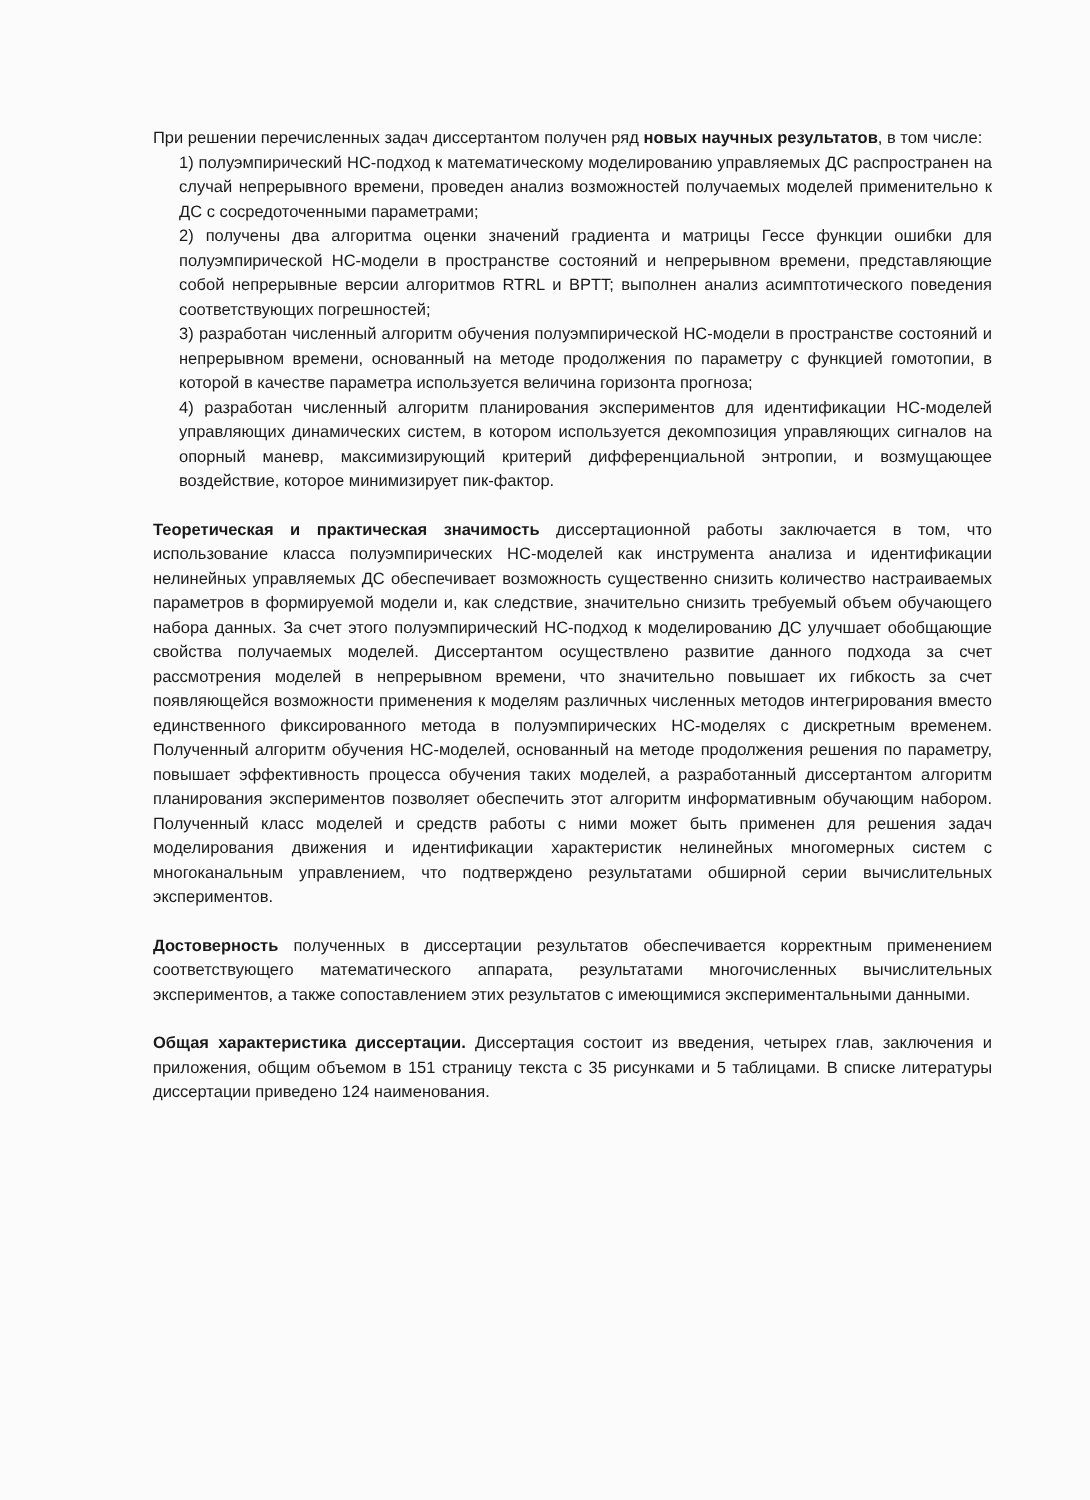При решении перечисленных задач диссертантом получен ряд новых научных результатов, в том числе:
1) полуэмпирический НС-подход к математическому моделированию управляемых ДС распространен на случай непрерывного времени, проведен анализ возможностей получаемых моделей применительно к ДС с сосредоточенными параметрами;
2) получены два алгоритма оценки значений градиента и матрицы Гессе функции ошибки для полуэмпирической НС-модели в пространстве состояний и непрерывном времени, представляющие собой непрерывные версии алгоритмов RTRL и BPTT; выполнен анализ асимптотического поведения соответствующих погрешностей;
3) разработан численный алгоритм обучения полуэмпирической НС-модели в пространстве состояний и непрерывном времени, основанный на методе продолжения по параметру с функцией гомотопии, в которой в качестве параметра используется величина горизонта прогноза;
4) разработан численный алгоритм планирования экспериментов для идентификации НС-моделей управляющих динамических систем, в котором используется декомпозиция управляющих сигналов на опорный маневр, максимизирующий критерий дифференциальной энтропии, и возмущающее воздействие, которое минимизирует пик-фактор.
Теоретическая и практическая значимость диссертационной работы заключается в том, что использование класса полуэмпирических НС-моделей как инструмента анализа и идентификации нелинейных управляемых ДС обеспечивает возможность существенно снизить количество настраиваемых параметров в формируемой модели и, как следствие, значительно снизить требуемый объем обучающего набора данных. За счет этого полуэмпирический НС-подход к моделированию ДС улучшает обобщающие свойства получаемых моделей. Диссертантом осуществлено развитие данного подхода за счет рассмотрения моделей в непрерывном времени, что значительно повышает их гибкость за счет появляющейся возможности применения к моделям различных численных методов интегрирования вместо единственного фиксированного метода в полуэмпирических НС-моделях с дискретным временем. Полученный алгоритм обучения НС-моделей, основанный на методе продолжения решения по параметру, повышает эффективность процесса обучения таких моделей, а разработанный диссертантом алгоритм планирования экспериментов позволяет обеспечить этот алгоритм информативным обучающим набором. Полученный класс моделей и средств работы с ними может быть применен для решения задач моделирования движения и идентификации характеристик нелинейных многомерных систем с многоканальным управлением, что подтверждено результатами обширной серии вычислительных экспериментов.
Достоверность полученных в диссертации результатов обеспечивается корректным применением соответствующего математического аппарата, результатами многочисленных вычислительных экспериментов, а также сопоставлением этих результатов с имеющимися экспериментальными данными.
Общая характеристика диссертации. Диссертация состоит из введения, четырех глав, заключения и приложения, общим объемом в 151 страницу текста с 35 рисунками и 5 таблицами. В списке литературы диссертации приведено 124 наименования.